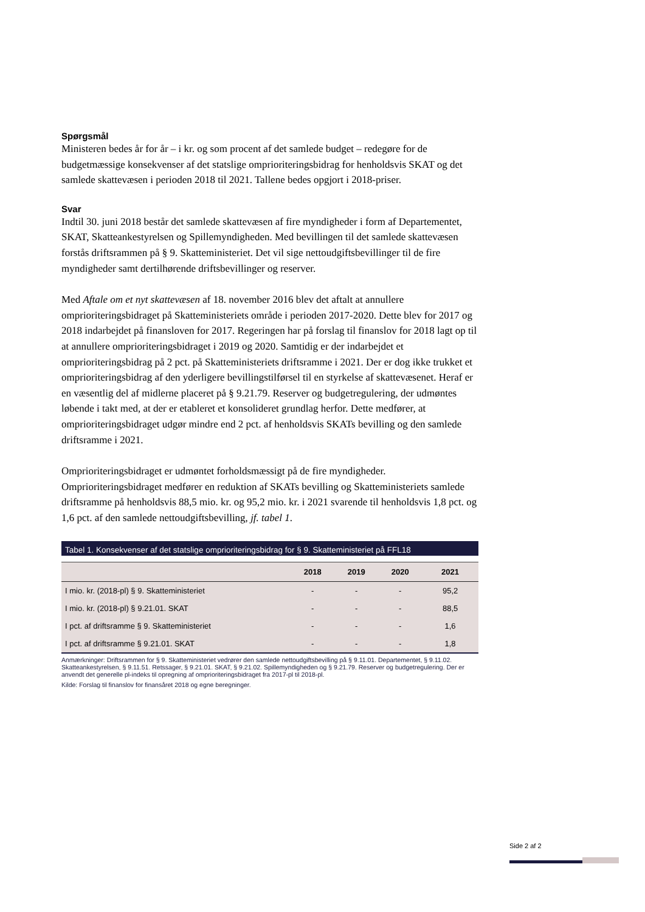Spørgsmål
Ministeren bedes år for år – i kr. og som procent af det samlede budget – redegøre for de budgetmæssige konsekvenser af det statslige omprioriteringsbidrag for henholdsvis SKAT og det samlede skattevæsen i perioden 2018 til 2021. Tallene bedes opgjort i 2018-priser.
Svar
Indtil 30. juni 2018 består det samlede skattevæsen af fire myndigheder i form af Departementet, SKAT, Skatteankestyrelsen og Spillemyndigheden. Med bevillingen til det samlede skattevæsen forstås driftsrammen på § 9. Skatteministeriet. Det vil sige nettoudgiftsbevillinger til de fire myndigheder samt dertilhørende driftsbevillinger og reserver.
Med Aftale om et nyt skattevæsen af 18. november 2016 blev det aftalt at annullere omprioriteringsbidraget på Skatteministeriets område i perioden 2017-2020. Dette blev for 2017 og 2018 indarbejdet på finansloven for 2017. Regeringen har på forslag til finanslov for 2018 lagt op til at annullere omprioriteringsbidraget i 2019 og 2020. Samtidig er der indarbejdet et omprioriteringsbidrag på 2 pct. på Skatteministeriets driftsramme i 2021. Der er dog ikke trukket et omprioriteringsbidrag af den yderligere bevillingstilførsel til en styrkelse af skattevæsenet. Heraf er en væsentlig del af midlerne placeret på § 9.21.79. Reserver og budgetregulering, der udmøntes løbende i takt med, at der er etableret et konsolideret grundlag herfor. Dette medfører, at omprioriteringsbidraget udgør mindre end 2 pct. af henholdsvis SKATs bevilling og den samlede driftsramme i 2021.
Omprioriteringsbidraget er udmøntet forholdsmæssigt på de fire myndigheder. Omprioriteringsbidraget medfører en reduktion af SKATs bevilling og Skatteministeriets samlede driftsramme på henholdsvis 88,5 mio. kr. og 95,2 mio. kr. i 2021 svarende til henholdsvis 1,8 pct. og 1,6 pct. af den samlede nettoudgiftsbevilling, jf. tabel 1.
Tabel 1. Konsekvenser af det statslige omprioriteringsbidrag for § 9. Skatteministeriet på FFL18
| | 2018 | 2019 | 2020 | 2021 |
| --- | --- | --- | --- | --- |
| I mio. kr. (2018-pl) § 9. Skatteministeriet | - | - | - | 95,2 |
| I mio. kr. (2018-pl) § 9.21.01. SKAT | - | - | - | 88,5 |
| I pct. af driftsramme § 9. Skatteministeriet | - | - | - | 1,6 |
| I pct. af driftsramme § 9.21.01. SKAT | - | - | - | 1,8 |
Anmærkninger: Driftsrammen for § 9. Skatteministeriet vedrører den samlede nettoudgiftsbevilling på § 9.11.01. Departementet, § 9.11.02. Skatteankestyrelsen, § 9.11.51. Retssager, § 9.21.01. SKAT, § 9.21.02. Spillemyndigheden og § 9.21.79. Reserver og budgetregulering. Der er anvendt det generelle pl-indeks til opregning af omprioriteringsbidraget fra 2017-pl til 2018-pl.
Kilde: Forslag til finanslov for finansåret 2018 og egne beregninger.
Side 2 af 2